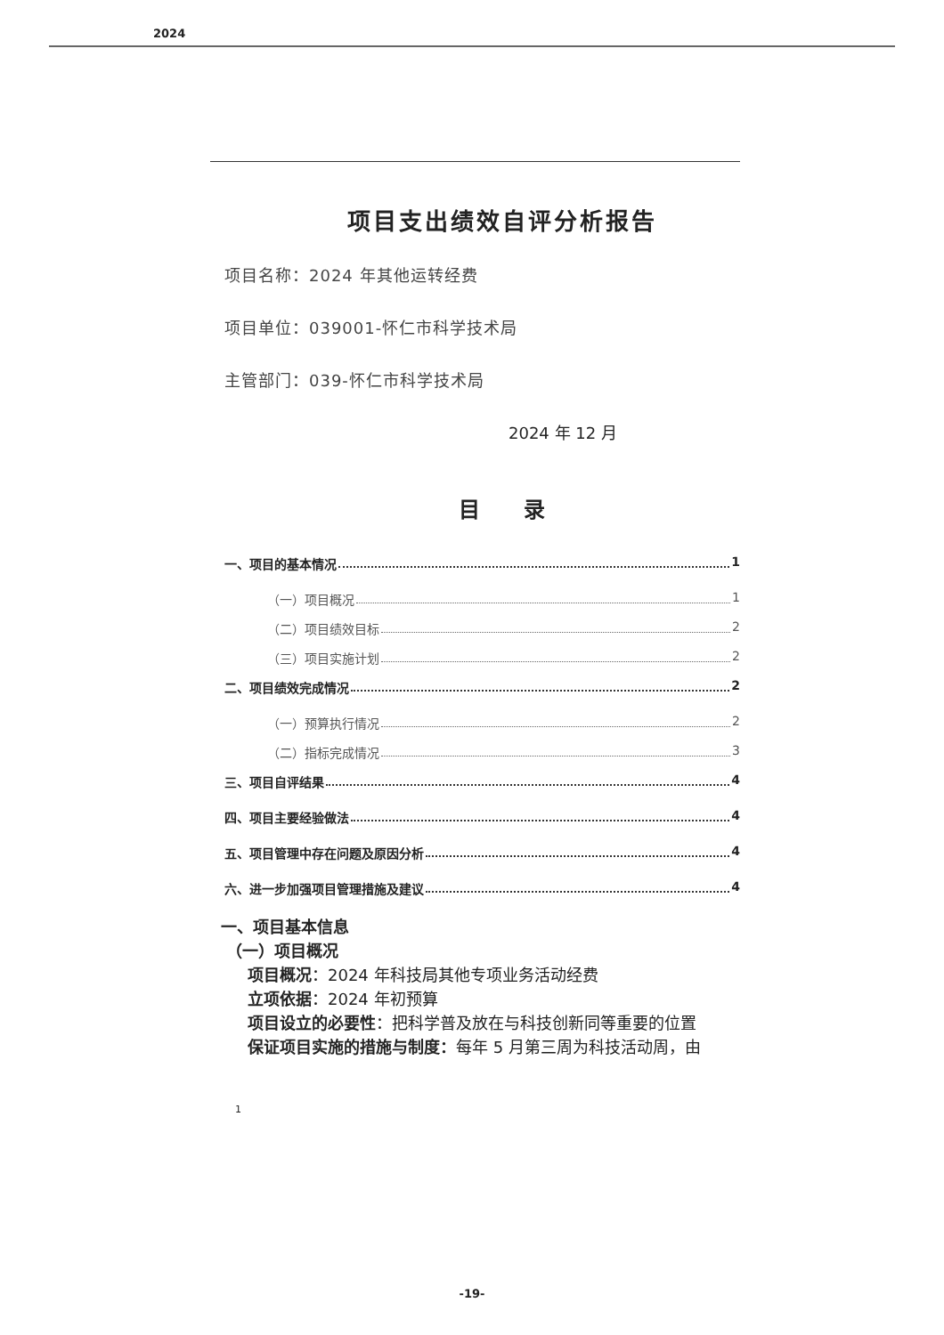2024
项目支出绩效自评分析报告
项目名称：2024 年其他运转经费
项目单位：039001-怀仁市科学技术局
主管部门：039-怀仁市科学技术局
2024 年 12 月
目 录
一、项目的基本情况 1
（一）项目概况 1
（二）项目绩效目标 2
（三）项目实施计划 2
二、项目绩效完成情况 2
（一）预算执行情况 2
（二）指标完成情况 3
三、项目自评结果 4
四、项目主要经验做法 4
五、项目管理中存在问题及原因分析 4
六、进一步加强项目管理措施及建议 4
一、项目基本信息
（一）项目概况
项目概况：2024 年科技局其他专项业务活动经费
立项依据：2024 年初预算
项目设立的必要性：把科学普及放在与科技创新同等重要的位置
保证项目实施的措施与制度：每年 5 月第三周为科技活动周，由
1
-19-